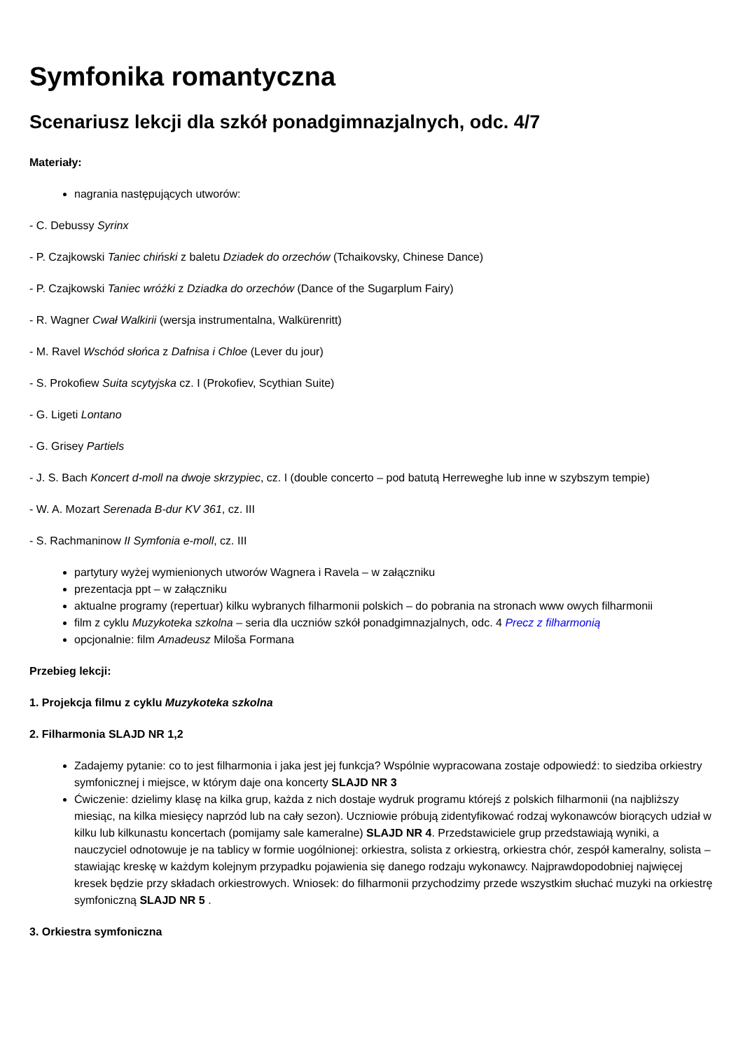Symfonika romantyczna
Scenariusz lekcji dla szkół ponadgimnazjalnych, odc. 4/7
Materiały:
nagrania następujących utworów:
- C. Debussy Syrinx
- P. Czajkowski Taniec chiński z baletu Dziadek do orzechów (Tchaikovsky, Chinese Dance)
- P. Czajkowski Taniec wróżki z Dziadka do orzechów (Dance of the Sugarplum Fairy)
- R. Wagner Cwał Walkirii (wersja instrumentalna, Walkürenritt)
- M. Ravel Wschód słońca z Dafnisa i Chloe (Lever du jour)
- S. Prokofiew Suita scytyjska cz. I (Prokofiev, Scythian Suite)
- G. Ligeti Lontano
- G. Grisey Partiels
- J. S. Bach Koncert d-moll na dwoje skrzypiec, cz. I (double concerto – pod batutą Herreweghe lub inne w szybszym tempie)
- W. A. Mozart Serenada B-dur KV 361, cz. III
- S. Rachmaninow II Symfonia e-moll, cz. III
partytury wyżej wymienionych utworów Wagnera i Ravela – w załączniku
prezentacja ppt – w załączniku
aktualne programy (repertuar) kilku wybranych filharmonii polskich – do pobrania na stronach www owych filharmonii
film z cyklu Muzykoteka szkolna – seria dla uczniów szkół ponadgimnazjalnych, odc. 4 Precz z filharmonią
opcjonalnie: film Amadeusz Miloša Formana
Przebieg lekcji:
1. Projekcja filmu z cyklu Muzykoteka szkolna
2. Filharmonia SLAJD NR 1,2
Zadajemy pytanie: co to jest filharmonia i jaka jest jej funkcja? Wspólnie wypracowana zostaje odpowiedź: to siedziba orkiestry symfonicznej i miejsce, w którym daje ona koncerty SLAJD NR 3
Ćwiczenie: dzielimy klasę na kilka grup, każda z nich dostaje wydruk programu którejś z polskich filharmonii (na najbliższy miesiąc, na kilka miesięcy naprzód lub na cały sezon). Uczniowie próbują zidentyfikować rodzaj wykonawców biorących udział w kilku lub kilkunastu koncertach (pomijamy sale kameralne) SLAJD NR 4. Przedstawiciele grup przedstawiają wyniki, a nauczyciel odnotowuje je na tablicy w formie uogólnionej: orkiestra, solista z orkiestrą, orkiestra chór, zespół kameralny, solista – stawiając kreskę w każdym kolejnym przypadku pojawienia się danego rodzaju wykonawcy. Najprawdopodobniej najwięcej kresek będzie przy składach orkiestrowych. Wniosek: do filharmonii przychodzimy przede wszystkim słuchać muzyki na orkiestrę symfoniczną SLAJD NR 5 .
3. Orkiestra symfoniczna